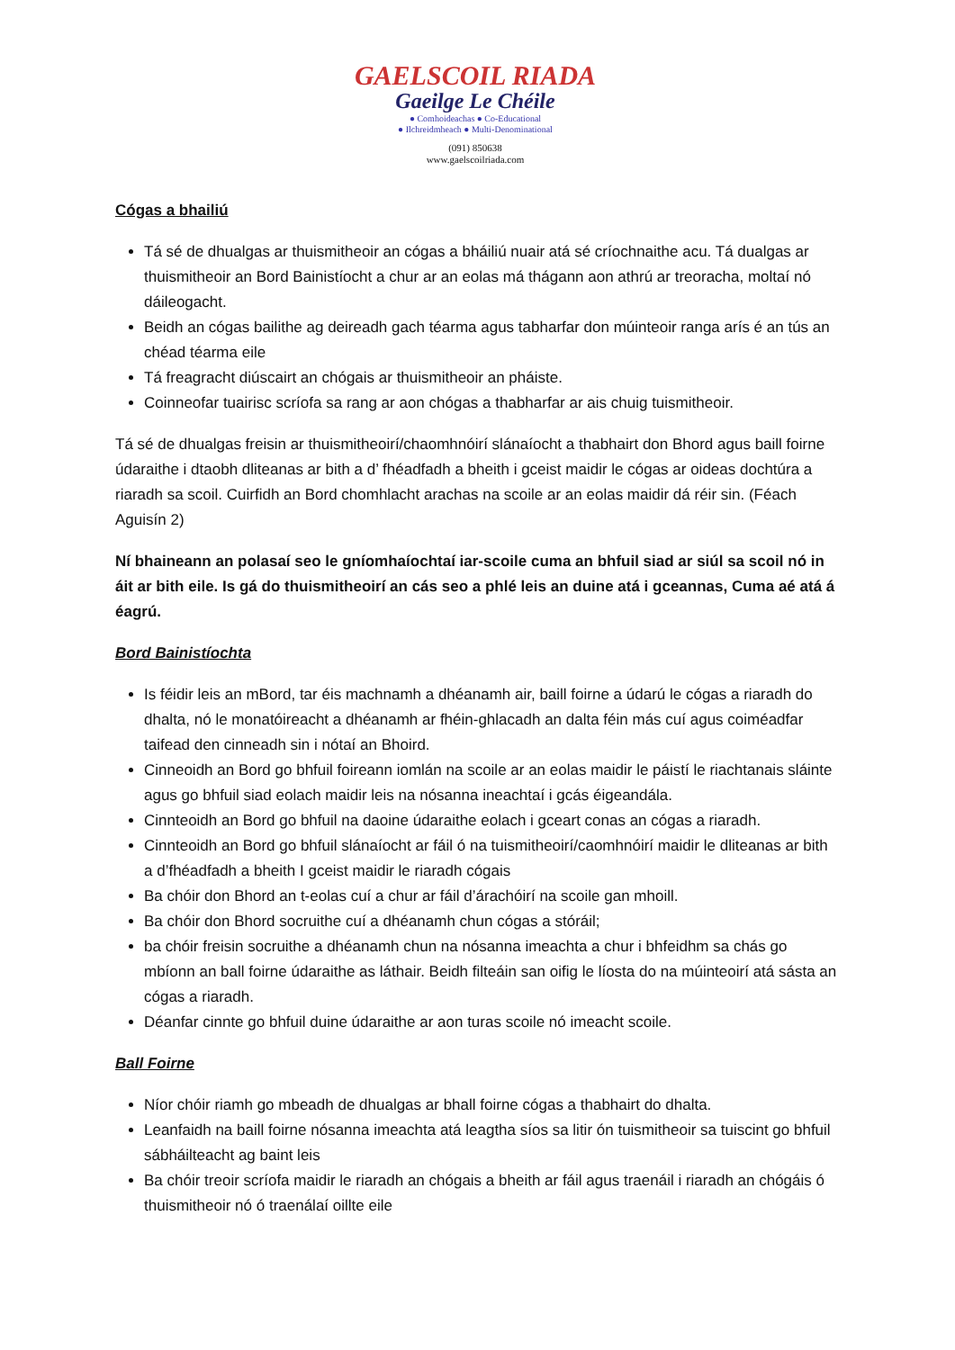GAELSCOIL RIADA
Gaeilge Le Chéile
● Comhoideachas ● Co-Educational
● Ilchreidmheach ● Multi-Denominational
(091) 850638
www.gaelscoilriada.com
Cógas a bhailiú
Tá sé de dhualgas ar thuismitheoir an cógas a bháiliú nuair atá sé críochnaithe acu. Tá dualgas ar thuismitheoir an Bord Bainistíocht a chur ar an eolas má thágann aon athrú ar treoracha, moltaí nó dáileogacht.
Beidh an cógas bailithe ag deireadh gach téarma agus tabharfar don múinteoir ranga arís é an tús an chéad téarma eile
Tá freagracht diúscairt an chógais ar thuismitheoir an pháiste.
Coinneofar tuairisc scríofa sa rang ar aon chógas a thabharfar ar ais chuig tuismitheoir.
Tá sé de dhualgas freisin ar thuismitheoirí/chaomhnóirí slánaíocht a thabhairt don Bhord agus baill foirne údaraithe i dtaobh dliteanas ar bith a d’ fhéadfadh a bheith i gceist maidir le cógas ar oideas dochtúra a riaradh sa scoil. Cuirfidh an Bord chomhlacht arachas na scoile ar an eolas maidir dá réir sin. (Féach Aguisín 2)
Ní bhaineann an polasaí seo le gníomhaíochtaí iar-scoile cuma an bhfuil siad ar siúl sa scoil nó in áit ar bith eile. Is gá do thuismitheoirí an cás seo a phlé leis an duine atá i gceannas, Cuma aé atá á éagrú.
Bord Bainistíochta
Is féidir leis an mBord, tar éis machnamh a dhéanamh air, baill foirne a údarú le cógas a riaradh do dhalta, nó le monatóireacht a dhéanamh ar fhéin-ghlacadh an dalta féin más cuí agus coiméadfar taifead den cinneadh sin i nótaí an Bhoird.
Cinneoidh an Bord go bhfuil foireann iomlán na scoile ar an eolas maidir le páistí le riachtanais sláinte agus go bhfuil siad eolach maidir leis na nósanna ineachtaí i gcás éigeandála.
Cinnteoidh an Bord go bhfuil na daoine údaraithe eolach i gceart conas an cógas a riaradh.
Cinnteoidh an Bord go bhfuil slánaíocht ar fáil ó na tuismitheoirí/caomhnóirí maidir le dliteanas ar bith a d’fhéadfadh a bheith I gceist maidir le riaradh cógais
Ba chóir don Bhord an t-eolas cuí a chur ar fáil d’árachóirí na scoile gan mhoill.
Ba chóir don Bhord socruithe cuí a dhéanamh chun cógas a stóráil;
ba chóir freisin socruithe a dhéanamh chun na nósanna imeachta a chur i bhfeidhm sa chás go mbíonn an ball foirne údaraithe as láthair. Beidh filteáin san oifig le líosta do na múinteoirí atá sásta an cógas a riaradh.
Déanfar cinnte go bhfuil duine údaraithe ar aon turas scoile nó imeacht scoile.
Ball Foirne
Níor chóir riamh go mbeadh de dhualgas ar bhall foirne cógas a thabhairt do dhalta.
Leanfaidh na baill foirne nósanna imeachta atá leagtha síos sa litir ón tuismitheoir sa tuiscint go bhfuil sábháilteacht ag baint leis
Ba chóir treoir scríofa maidir le riaradh an chógais a bheith ar fáil agus traenáil i riaradh an chógáis ó thuismitheoir nó ó traenálaí oillte eile